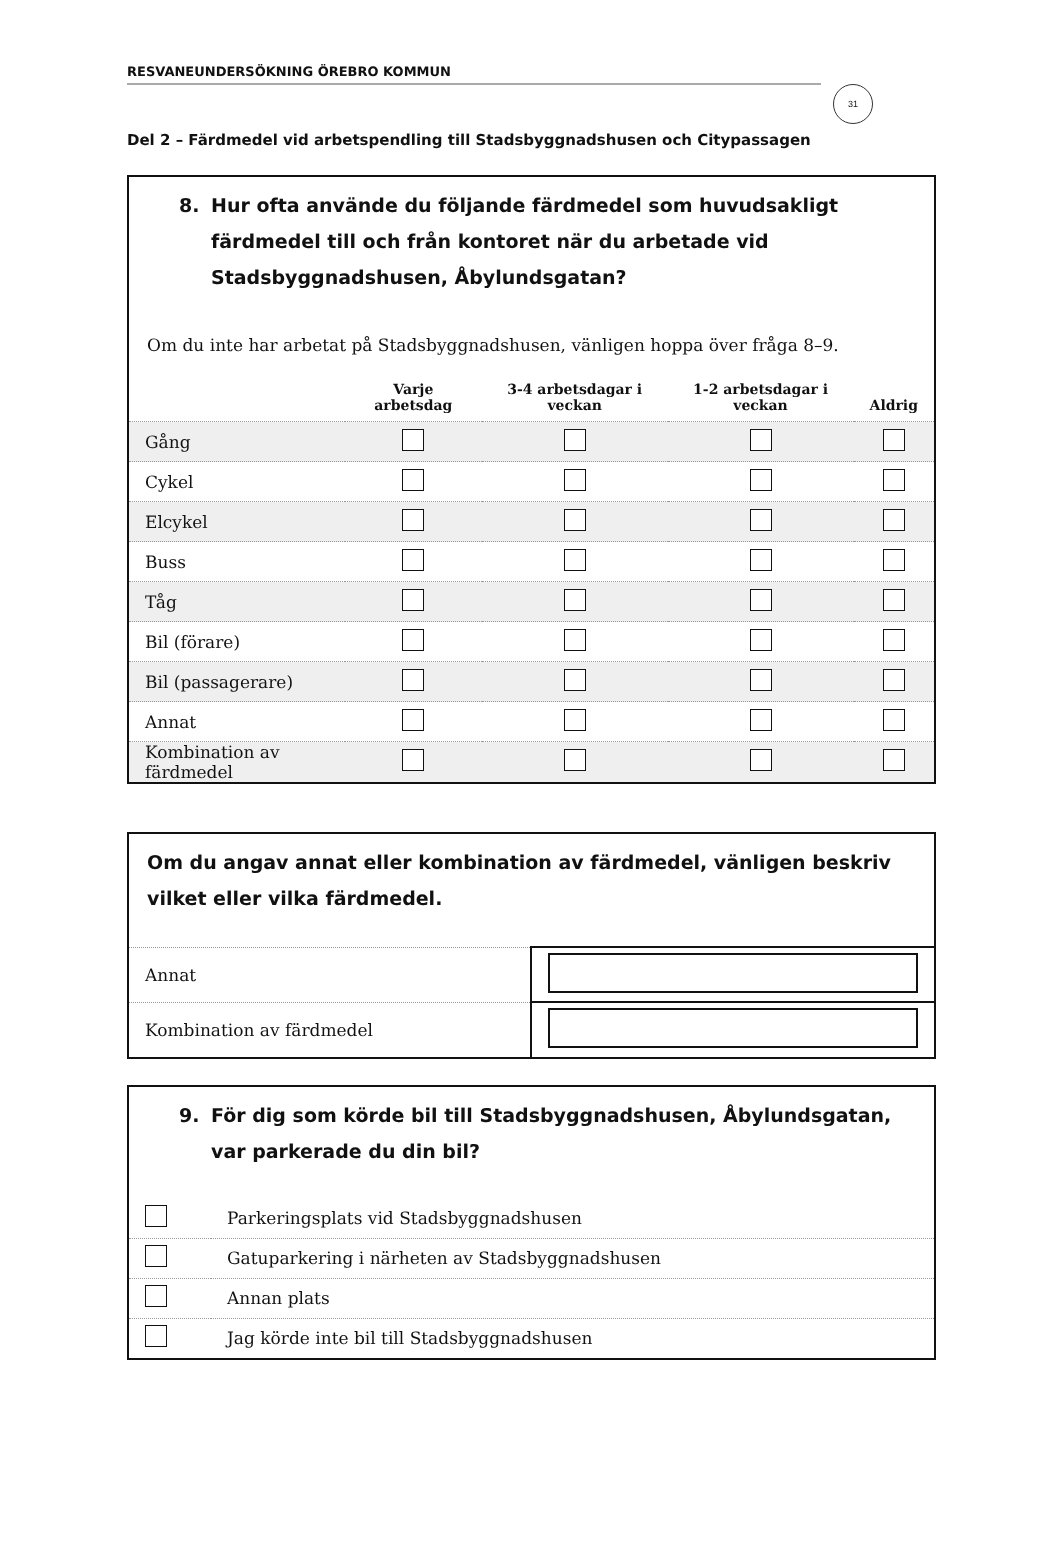31
RESVANEUNDERSÖKNING ÖREBRO KOMMUN
Del 2 – Färdmedel vid arbetspendling till Stadsbyggnadshusen och Citypassagen
8. Hur ofta använde du följande färdmedel som huvudsakligt färdmedel till och från kontoret när du arbetade vid Stadsbyggnadshusen, Åbylundsgatan?
Om du inte har arbetat på Stadsbyggnadshusen, vänligen hoppa över fråga 8–9.
| | Varje arbetsdag | 3-4 arbetsdagar i veckan | 1-2 arbetsdagar i veckan | Aldrig |
| --- | --- | --- | --- | --- |
| Gång | | | | |
| Cykel | | | | |
| Elcykel | | | | |
| Buss | | | | |
| Tåg | | | | |
| Bil (förare) | | | | |
| Bil (passagerare) | | | | |
| Annat | | | | |
| Kombination av färdmedel | | | | |
Om du angav annat eller kombination av färdmedel, vänligen beskriv vilket eller vilka färdmedel.
| Annat | |
| Kombination av färdmedel | |
9. För dig som körde bil till Stadsbyggnadshusen, Åbylundsgatan, var parkerade du din bil?
| | Parkeringsplats vid Stadsbyggnadshusen |
| | Gatuparkering i närheten av Stadsbyggnadshusen |
| | Annan plats |
| | Jag körde inte bil till Stadsbyggnadshusen |